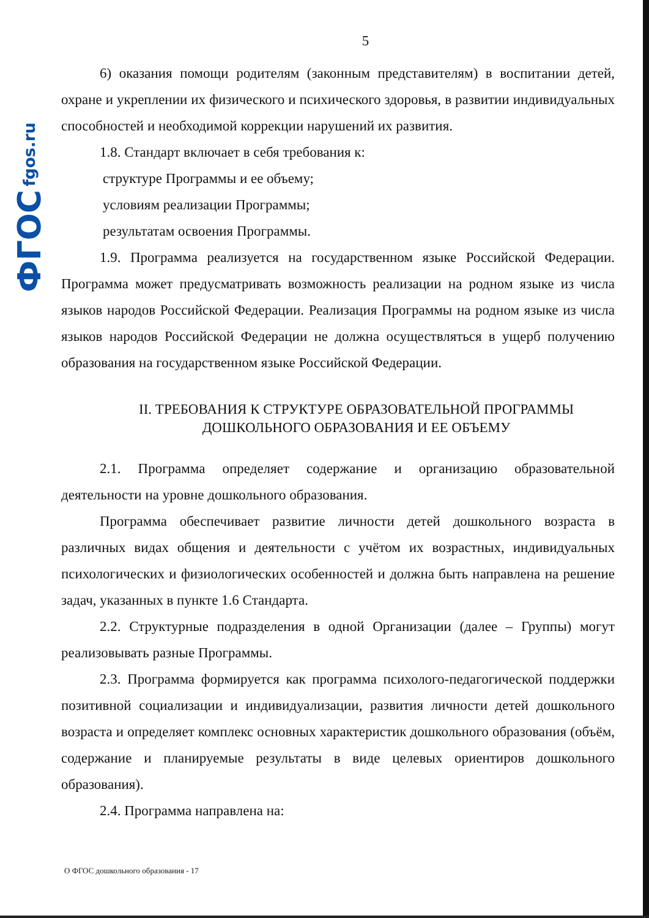ФГОС fgos.ru
5
6) оказания помощи родителям (законным представителям) в воспитании детей, охране и укреплении их физического и психического здоровья, в развитии индивидуальных способностей и необходимой коррекции нарушений их развития.
1.8. Стандарт включает в себя требования к:
структуре Программы и ее объему;
условиям реализации Программы;
результатам освоения Программы.
1.9. Программа реализуется на государственном языке Российской Федерации. Программа может предусматривать возможность реализации на родном языке из числа языков народов Российской Федерации. Реализация Программы на родном языке из числа языков народов Российской Федерации не должна осуществляться в ущерб получению образования на государственном языке Российской Федерации.
II. ТРЕБОВАНИЯ К СТРУКТУРЕ ОБРАЗОВАТЕЛЬНОЙ ПРОГРАММЫ
ДОШКОЛЬНОГО ОБРАЗОВАНИЯ И ЕЕ ОБЪЕМУ
2.1. Программа определяет содержание и организацию образовательной деятельности на уровне дошкольного образования.
Программа обеспечивает развитие личности детей дошкольного возраста в различных видах общения и деятельности с учётом их возрастных, индивидуальных психологических и физиологических особенностей и должна быть направлена на решение задач, указанных в пункте 1.6 Стандарта.
2.2. Структурные подразделения в одной Организации (далее – Группы) могут реализовывать разные Программы.
2.3. Программа формируется как программа психолого-педагогической поддержки позитивной социализации и индивидуализации, развития личности детей дошкольного возраста и определяет комплекс основных характеристик дошкольного образования (объём, содержание и планируемые результаты в виде целевых ориентиров дошкольного образования).
2.4. Программа направлена на:
О ФГОС дошкольного образования - 17